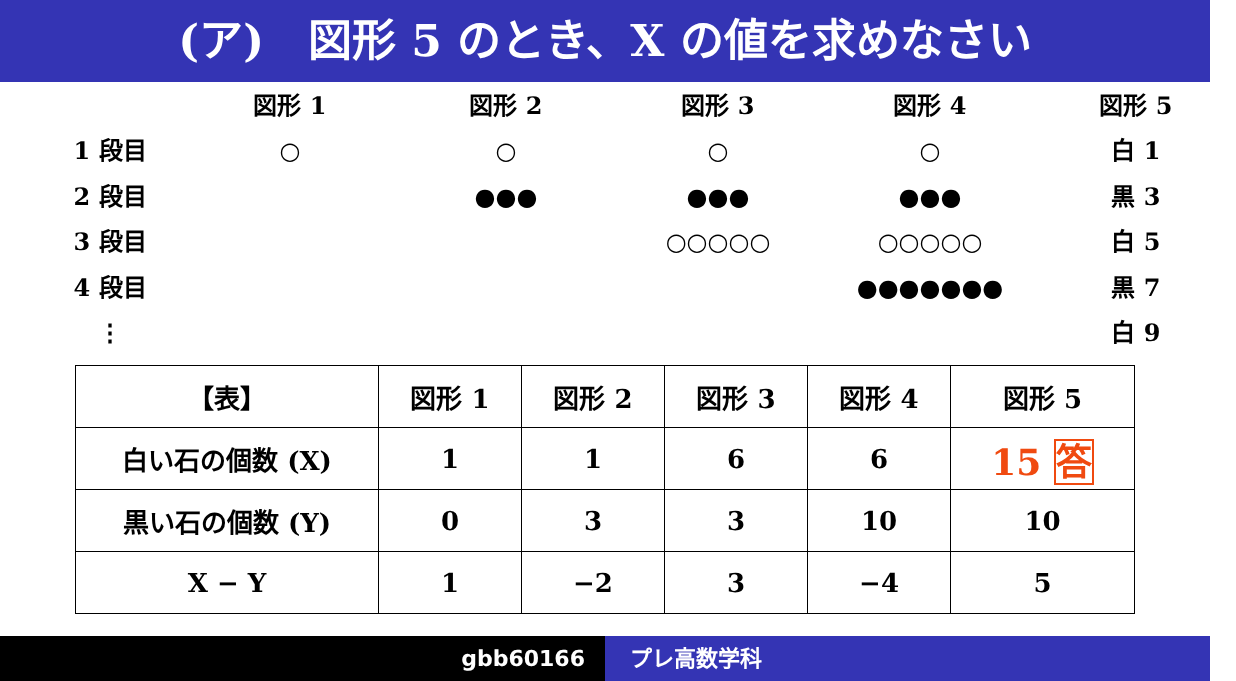(ア)　図形 5 のとき、X の値を求めなさい
図形 1
図形 2
図形 3
図形 4
図形 5
1 段目
○
○
○
○
白 1
2 段目
●●●
●●●
●●●
黒 3
3 段目
○○○○○
○○○○○
白 5
4 段目
●●●●●●●
黒 7
⋮
白 9
| 【表】 | 図形 1 | 図形 2 | 図形 3 | 図形 4 | 図形 5 |
| --- | --- | --- | --- | --- | --- |
| 白い石の個数 (X) | 1 | 1 | 6 | 6 | 15 答 |
| 黒い石の個数 (Y) | 0 | 3 | 3 | 10 | 10 |
| X − Y | 1 | −2 | 3 | −4 | 5 |
gbb60166 プレ高数学科